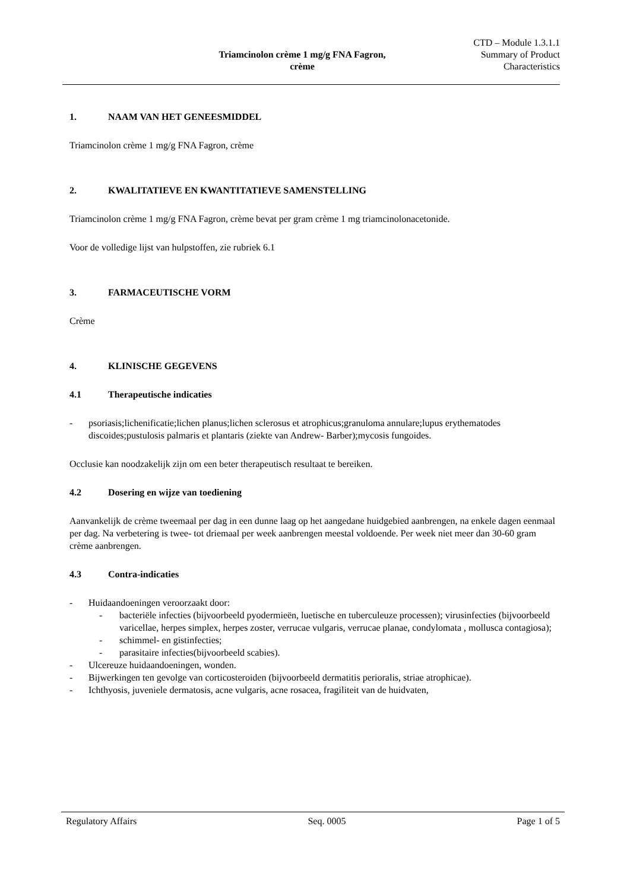Triamcinolon crème 1 mg/g FNA Fagron,
crème
CTD – Module 1.3.1.1
Summary of Product
Characteristics
1. NAAM VAN HET GENEESMIDDEL
Triamcinolon crème 1 mg/g FNA Fagron, crème
2. KWALITATIEVE EN KWANTITATIEVE SAMENSTELLING
Triamcinolon crème 1 mg/g FNA Fagron, crème bevat per gram crème 1 mg triamcinolonacetonide.
Voor de volledige lijst van hulpstoffen, zie rubriek 6.1
3. FARMACEUTISCHE VORM
Crème
4. KLINISCHE GEGEVENS
4.1 Therapeutische indicaties
- psoriasis;lichenificatie;lichen planus;lichen sclerosus et atrophicus;granuloma annulare;lupus erythematodes discoides;pustulosis palmaris et plantaris (ziekte van Andrew- Barber);mycosis fungoides.
Occlusie kan noodzakelijk zijn om een beter therapeutisch resultaat te bereiken.
4.2 Dosering en wijze van toediening
Aanvankelijk de crème tweemaal per dag in een dunne laag op het aangedane huidgebied aanbrengen, na enkele dagen eenmaal per dag. Na verbetering is twee- tot driemaal per week aanbrengen meestal voldoende. Per week niet meer dan 30-60 gram crème aanbrengen.
4.3 Contra-indicaties
- Huidaandoeningen veroorzaakt door:
- bacteriële infecties (bijvoorbeeld pyodermieën, luetische en tuberculeuze processen); virusinfecties (bijvoorbeeld varicellae, herpes simplex, herpes zoster, verrucae vulgaris, verrucae planae, condylomata , mollusca contagiosa);
- schimmel- en gistinfecties;
- parasitaire infecties(bijvoorbeeld scabies).
- Ulcereuze huidaandoeningen, wonden.
- Bijwerkingen ten gevolge van corticosteroiden (bijvoorbeeld dermatitis perioralis, striae atrophicae).
- Ichthyosis, juveniele dermatosis, acne vulgaris, acne rosacea, fragiliteit van de huidvaten,
Regulatory Affairs Seq. 0005 Page 1 of 5